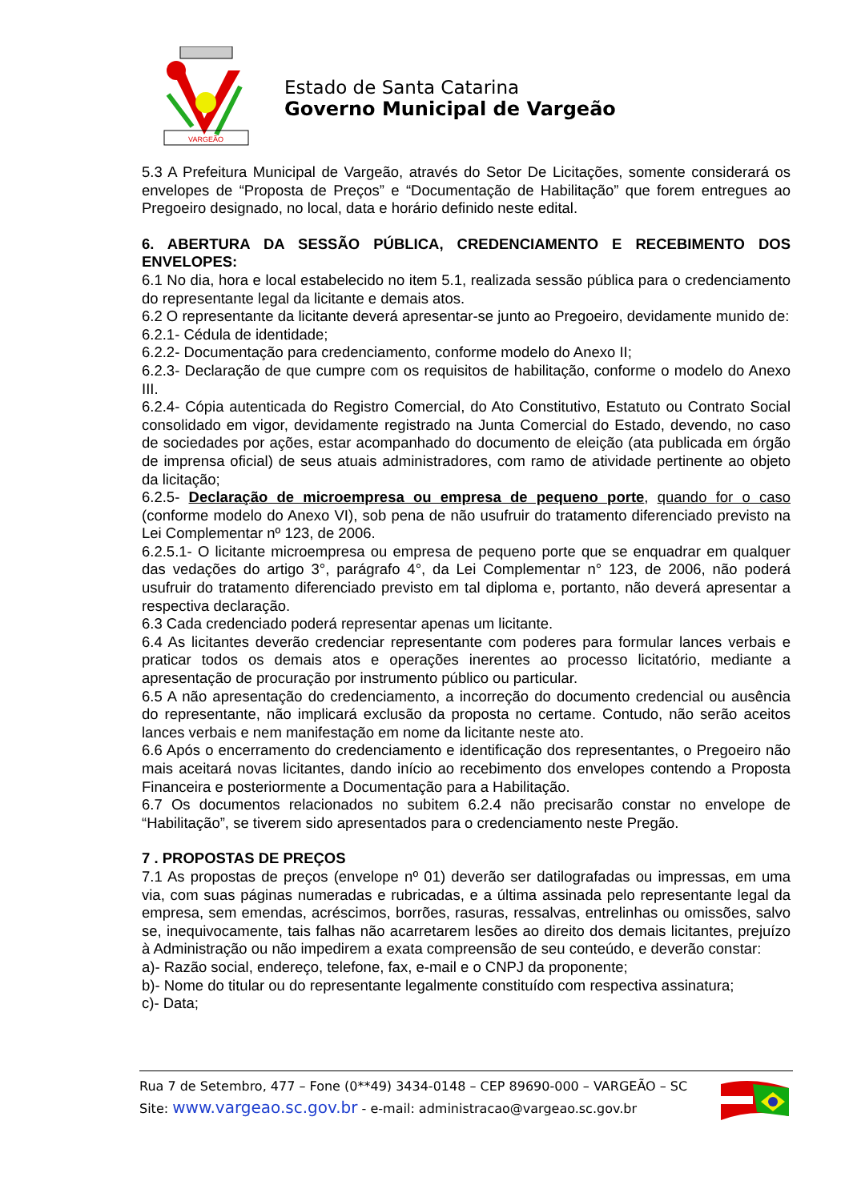VARGEÃO
Estado de Santa Catarina
Governo Municipal de Vargeão
5.3 A Prefeitura Municipal de Vargeão, através do Setor De Licitações, somente considerará os envelopes de “Proposta de Preços” e “Documentação de Habilitação” que forem entregues ao Pregoeiro designado, no local, data e horário definido neste edital.
6. ABERTURA DA SESSÃO PÚBLICA, CREDENCIAMENTO E RECEBIMENTO DOS ENVELOPES:
6.1 No dia, hora e local estabelecido no item 5.1, realizada sessão pública para o credenciamento do representante legal da licitante e demais atos.
6.2 O representante da licitante deverá apresentar-se junto ao Pregoeiro, devidamente munido de:
6.2.1- Cédula de identidade;
6.2.2- Documentação para credenciamento, conforme modelo do Anexo II;
6.2.3- Declaração de que cumpre com os requisitos de habilitação, conforme o modelo do Anexo III.
6.2.4- Cópia autenticada do Registro Comercial, do Ato Constitutivo, Estatuto ou Contrato Social consolidado em vigor, devidamente registrado na Junta Comercial do Estado, devendo, no caso de sociedades por ações, estar acompanhado do documento de eleição (ata publicada em órgão de imprensa oficial) de seus atuais administradores, com ramo de atividade pertinente ao objeto da licitação;
6.2.5- Declaração de microempresa ou empresa de pequeno porte, quando for o caso (conforme modelo do Anexo VI), sob pena de não usufruir do tratamento diferenciado previsto na Lei Complementar nº 123, de 2006.
6.2.5.1- O licitante microempresa ou empresa de pequeno porte que se enquadrar em qualquer das vedações do artigo 3°, parágrafo 4°, da Lei Complementar n° 123, de 2006, não poderá usufruir do tratamento diferenciado previsto em tal diploma e, portanto, não deverá apresentar a respectiva declaração.
6.3 Cada credenciado poderá representar apenas um licitante.
6.4 As licitantes deverão credenciar representante com poderes para formular lances verbais e praticar todos os demais atos e operações inerentes ao processo licitatório, mediante a apresentação de procuração por instrumento público ou particular.
6.5 A não apresentação do credenciamento, a incorreção do documento credencial ou ausência do representante, não implicará exclusão da proposta no certame. Contudo, não serão aceitos lances verbais e nem manifestação em nome da licitante neste ato.
6.6 Após o encerramento do credenciamento e identificação dos representantes, o Pregoeiro não mais aceitará novas licitantes, dando início ao recebimento dos envelopes contendo a Proposta Financeira e posteriormente a Documentação para a Habilitação.
6.7 Os documentos relacionados no subitem 6.2.4 não precisarão constar no envelope de “Habilitação”, se tiverem sido apresentados para o credenciamento neste Pregão.
7 . PROPOSTAS DE PREÇOS
7.1 As propostas de preços (envelope nº 01) deverão ser datilografadas ou impressas, em uma via, com suas páginas numeradas e rubricadas, e a última assinada pelo representante legal da empresa, sem emendas, acréscimos, borrões, rasuras, ressalvas, entrelinhas ou omissões, salvo se, inequivocamente, tais falhas não acarretarem lesões ao direito dos demais licitantes, prejuízo à Administração ou não impedirem a exata compreensão de seu conteúdo, e deverão constar:
a)- Razão social, endereço, telefone, fax, e-mail e o CNPJ da proponente;
b)- Nome do titular ou do representante legalmente constituído com respectiva assinatura;
c)- Data;
Rua 7 de Setembro, 477 – Fone (0**49) 3434-0148 – CEP 89690-000 – VARGEÃO – SC
Site: www.vargeao.sc.gov.br - e-mail: administracao@vargeao.sc.gov.br